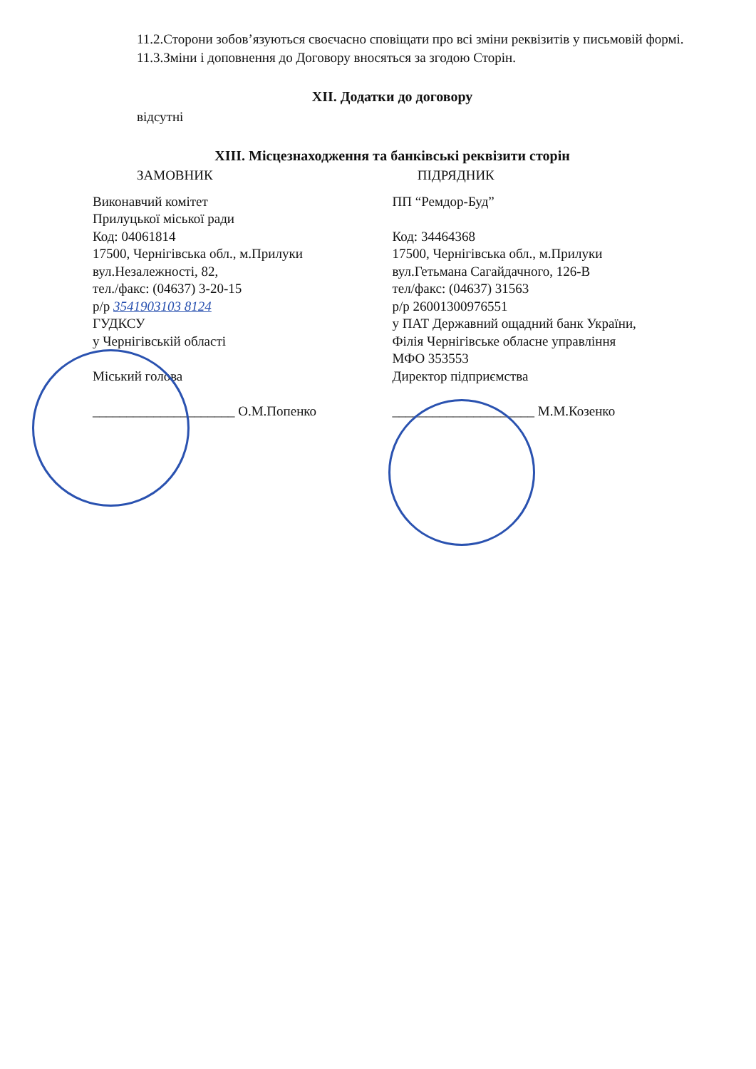11.2.Сторони зобов’язуються своєчасно сповіщати про всі зміни реквізитів у письмовій формі.
11.3.Зміни і доповнення до Договору вносяться за згодою Сторін.
XII. Додатки до договору
відсутні
XIII. Місцезнаходження та банківські реквізити сторін
ЗАМОВНИК ПІДРЯДНИК
Виконавчий комітет
Прилуцької міської ради
Код: 04061814
17500, Чернігівська обл., м.Прилуки
вул.Незалежності, 82,
тел./факс: (04637) 3-20-15
р/р 3541903103 8124
ГУДКСУ
у Чернігівській області
Міський голова
_____________________ О.М.Попенко
ПП “Ремдор-Буд”
Код: 34464368
17500, Чернігівська обл., м.Прилуки
вул.Гетьмана Сагайдачного, 126-В
тел/факс: (04637) 31563
р/р 26001300976551
у ПАТ Державний ощадний банк України,
Філія Чернігівське обласне управління
МФО 353553
Директор підприємства
_____________________ М.М.Козенко